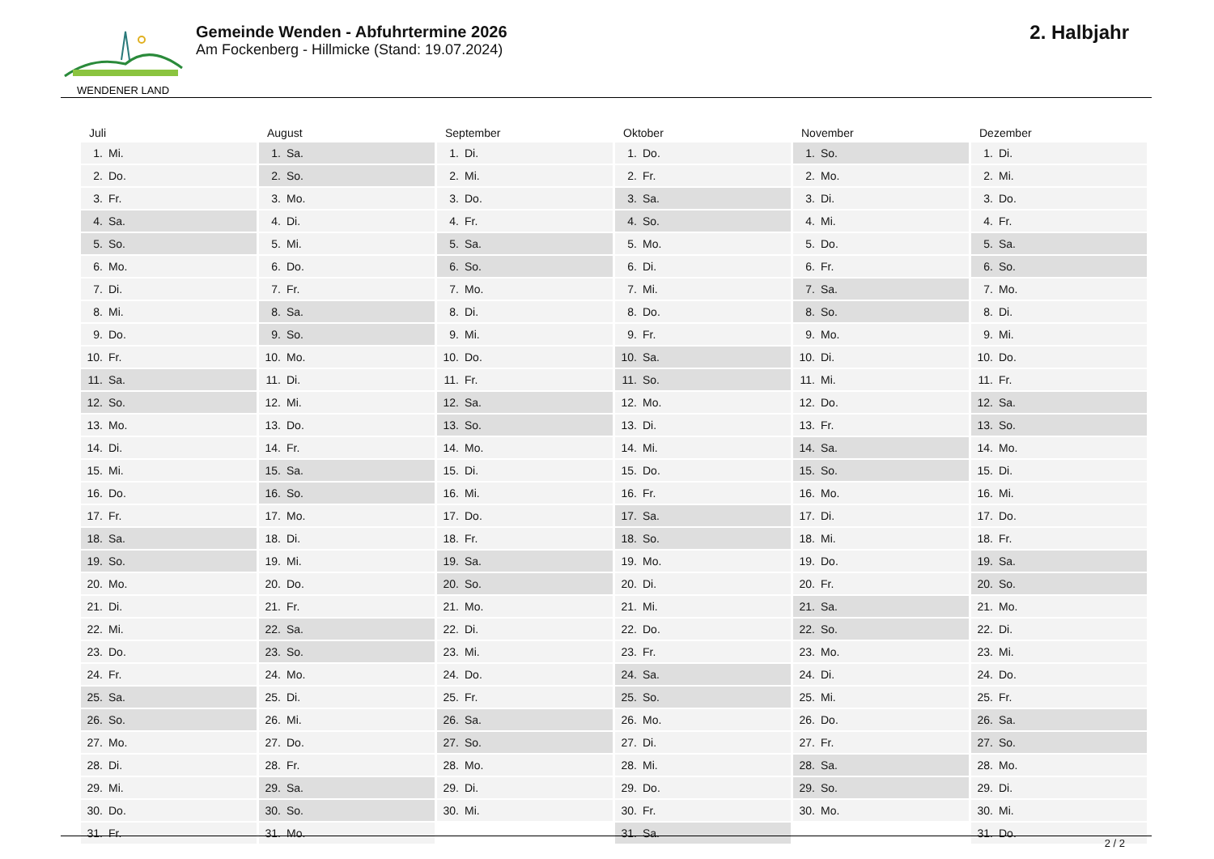WENDENER LAND
Gemeinde Wenden - Abfuhrtermine 2026
Am Fockenberg - Hillmicke (Stand: 19.07.2024)
2. Halbjahr
| Juli | |
| --- | --- |
| 1. | Mi. |
| 2. | Do. |
| 3. | Fr. |
| 4. | Sa. |
| 5. | So. |
| 6. | Mo. |
| 7. | Di. |
| 8. | Mi. |
| 9. | Do. |
| 10. | Fr. |
| 11. | Sa. |
| 12. | So. |
| 13. | Mo. |
| 14. | Di. |
| 15. | Mi. |
| 16. | Do. |
| 17. | Fr. |
| 18. | Sa. |
| 19. | So. |
| 20. | Mo. |
| 21. | Di. |
| 22. | Mi. |
| 23. | Do. |
| 24. | Fr. |
| 25. | Sa. |
| 26. | So. |
| 27. | Mo. |
| 28. | Di. |
| 29. | Mi. |
| 30. | Do. |
| 31. | Fr. |
| August | |
| --- | --- |
| 1. | Sa. |
| 2. | So. |
| 3. | Mo. |
| 4. | Di. |
| 5. | Mi. |
| 6. | Do. |
| 7. | Fr. |
| 8. | Sa. |
| 9. | So. |
| 10. | Mo. |
| 11. | Di. |
| 12. | Mi. |
| 13. | Do. |
| 14. | Fr. |
| 15. | Sa. |
| 16. | So. |
| 17. | Mo. |
| 18. | Di. |
| 19. | Mi. |
| 20. | Do. |
| 21. | Fr. |
| 22. | Sa. |
| 23. | So. |
| 24. | Mo. |
| 25. | Di. |
| 26. | Mi. |
| 27. | Do. |
| 28. | Fr. |
| 29. | Sa. |
| 30. | So. |
| 31. | Mo. |
| September | |
| --- | --- |
| 1. | Di. |
| 2. | Mi. |
| 3. | Do. |
| 4. | Fr. |
| 5. | Sa. |
| 6. | So. |
| 7. | Mo. |
| 8. | Di. |
| 9. | Mi. |
| 10. | Do. |
| 11. | Fr. |
| 12. | Sa. |
| 13. | So. |
| 14. | Mo. |
| 15. | Di. |
| 16. | Mi. |
| 17. | Do. |
| 18. | Fr. |
| 19. | Sa. |
| 20. | So. |
| 21. | Mo. |
| 22. | Di. |
| 23. | Mi. |
| 24. | Do. |
| 25. | Fr. |
| 26. | Sa. |
| 27. | So. |
| 28. | Mo. |
| 29. | Di. |
| 30. | Mi. |
| Oktober | |
| --- | --- |
| 1. | Do. |
| 2. | Fr. |
| 3. | Sa. |
| 4. | So. |
| 5. | Mo. |
| 6. | Di. |
| 7. | Mi. |
| 8. | Do. |
| 9. | Fr. |
| 10. | Sa. |
| 11. | So. |
| 12. | Mo. |
| 13. | Di. |
| 14. | Mi. |
| 15. | Do. |
| 16. | Fr. |
| 17. | Sa. |
| 18. | So. |
| 19. | Mo. |
| 20. | Di. |
| 21. | Mi. |
| 22. | Do. |
| 23. | Fr. |
| 24. | Sa. |
| 25. | So. |
| 26. | Mo. |
| 27. | Di. |
| 28. | Mi. |
| 29. | Do. |
| 30. | Fr. |
| 31. | Sa. |
| November | |
| --- | --- |
| 1. | So. |
| 2. | Mo. |
| 3. | Di. |
| 4. | Mi. |
| 5. | Do. |
| 6. | Fr. |
| 7. | Sa. |
| 8. | So. |
| 9. | Mo. |
| 10. | Di. |
| 11. | Mi. |
| 12. | Do. |
| 13. | Fr. |
| 14. | Sa. |
| 15. | So. |
| 16. | Mo. |
| 17. | Di. |
| 18. | Mi. |
| 19. | Do. |
| 20. | Fr. |
| 21. | Sa. |
| 22. | So. |
| 23. | Mo. |
| 24. | Di. |
| 25. | Mi. |
| 26. | Do. |
| 27. | Fr. |
| 28. | Sa. |
| 29. | So. |
| 30. | Mo. |
| Dezember | |
| --- | --- |
| 1. | Di. |
| 2. | Mi. |
| 3. | Do. |
| 4. | Fr. |
| 5. | Sa. |
| 6. | So. |
| 7. | Mo. |
| 8. | Di. |
| 9. | Mi. |
| 10. | Do. |
| 11. | Fr. |
| 12. | Sa. |
| 13. | So. |
| 14. | Mo. |
| 15. | Di. |
| 16. | Mi. |
| 17. | Do. |
| 18. | Fr. |
| 19. | Sa. |
| 20. | So. |
| 21. | Mo. |
| 22. | Di. |
| 23. | Mi. |
| 24. | Do. |
| 25. | Fr. |
| 26. | Sa. |
| 27. | So. |
| 28. | Mo. |
| 29. | Di. |
| 30. | Mi. |
| 31. | Do. |
2 / 2